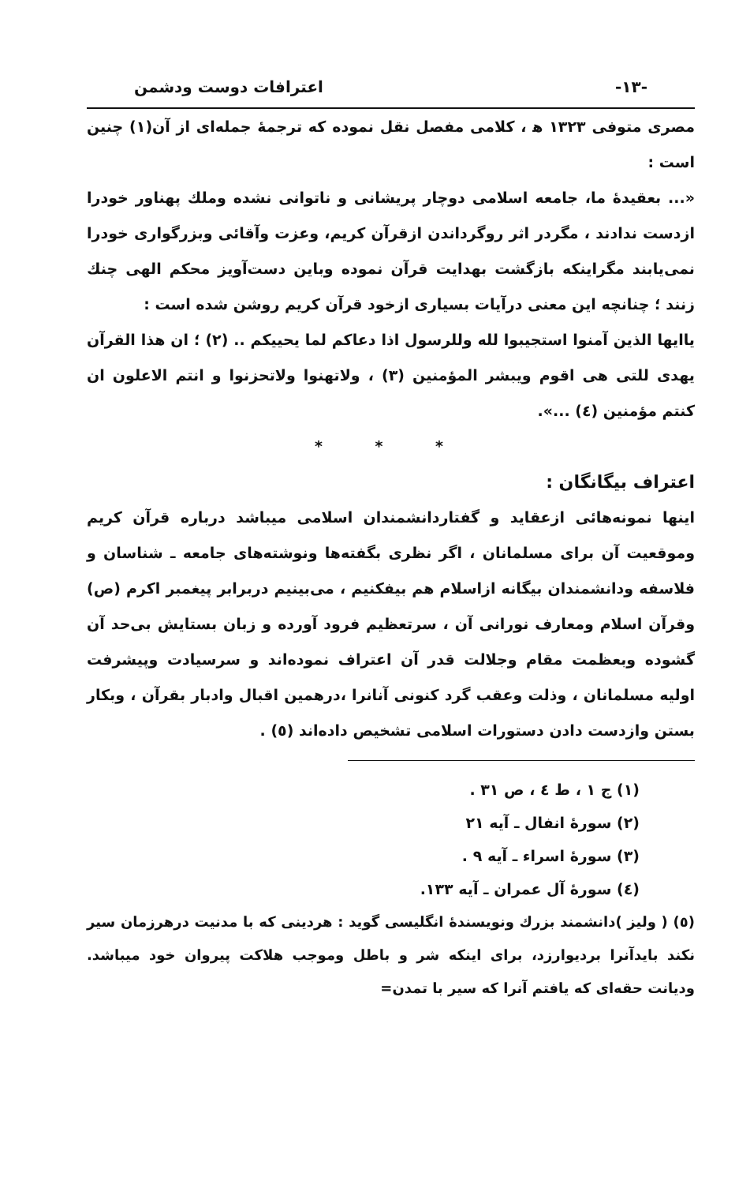-۱۳- اعترافات دوست ودشمن
مصری متوفی ۱۳۲۳ ﻫ ، کلامی مفصل نقل نموده که ترجمهٔ جمله‌ای از آن(۱) چنین است :
«... بعقیدهٔ ما، جامعه اسلامی دوچار پریشانی و ناتوانی نشده وملك پهناور خودرا ازدست ندادند ، مگردر اثر روگرداندن ازقرآن کریم، وعزت وآقائی وبزرگواری خودرا نمی‌یابند مگراینکه بازگشت بهدایت قرآن نموده وباین دست‌آویز محکم الهی چنك زنند ؛ چنانچه این معنی درآیات بسیاری ازخود قرآن کریم روشن شده است :
یاایها الذین آمنوا استجیبوا لله وللرسول اذا دعاکم لما یحییکم .. (۲) ؛ ان هذا القرآن یهدی للتی هی اقوم ویبشر المؤمنین (۳) ، ولاتهنوا ولاتحزنوا و انتم الاعلون ان کنتم مؤمنین (٤) ...».
* * *
اعتراف بیگانگان :
اینها نمونه‌هائی ازعقاید و گفتاردانشمندان اسلامی میباشد درباره قرآن کریم وموقعیت آن برای مسلمانان ، اگر نظری بگفته‌ها ونوشته‌های جامعه ـ شناسان و فلاسفه ودانشمندان بیگانه ازاسلام هم بیفکنیم ، می‌بینیم دربرابر پیغمبر اکرم (ص) وقرآن اسلام ومعارف نورانی آن ، سرتعظیم فرود آورده و زبان بستایش بی‌حد آن گشوده وبعظمت مقام وجلالت قدر آن اعتراف نموده‌اند و سرسیادت وپیشرفت اولیه مسلمانان ، وذلت وعقب گرد کنونی آنانرا ،درهمین اقبال وادبار بقرآن ، وبکار بستن وازدست دادن دستورات اسلامی تشخیص داده‌اند (٥) .
(۱) ج ۱ ، ط ٤ ، ص ۳۱ .
(۲) سورهٔ انفال ـ آیه ۲۱
(۳) سورهٔ اسراء ـ آیه ۹ .
(٤) سورهٔ آل عمران ـ آیه ۱۳۳.
(٥) ( ولیز )دانشمند بزرك ونویسندهٔ انگلیسی گوید : هردینی که با مدنیت درهرزمان سیر نکند بایدآنرا بردیوارزد، برای اینکه شر و باطل وموجب هلاکت پیروان خود میباشد. ودیانت حقه‌ای که یافتم آنرا که سیر با تمدن=